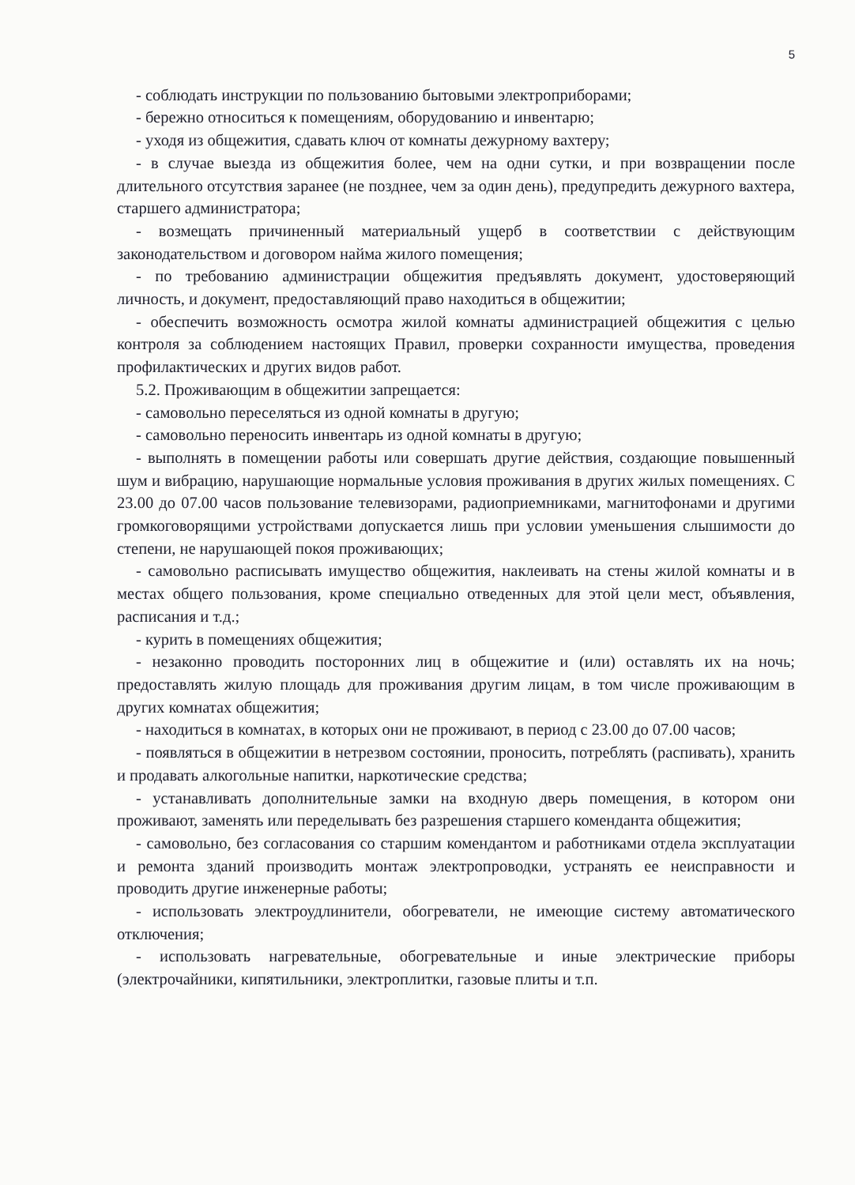5
- соблюдать инструкции по пользованию бытовыми электроприборами;
- бережно относиться к помещениям, оборудованию и инвентарю;
- уходя из общежития, сдавать ключ от комнаты дежурному вахтеру;
- в случае выезда из общежития более, чем на одни сутки, и при возвращении после длительного отсутствия заранее (не позднее, чем за один день), предупредить дежурного вахтера, старшего администратора;
- возмещать причиненный материальный ущерб в соответствии с действующим законодательством и договором найма жилого помещения;
- по требованию администрации общежития предъявлять документ, удостоверяющий личность, и документ, предоставляющий право находиться в общежитии;
- обеспечить возможность осмотра жилой комнаты администрацией общежития с целью контроля за соблюдением настоящих Правил, проверки сохранности имущества, проведения профилактических и других видов работ.
5.2. Проживающим в общежитии запрещается:
- самовольно переселяться из одной комнаты в другую;
- самовольно переносить инвентарь из одной комнаты в другую;
- выполнять в помещении работы или совершать другие действия, создающие повышенный шум и вибрацию, нарушающие нормальные условия проживания в других жилых помещениях. С 23.00 до 07.00 часов пользование телевизорами, радиоприемниками, магнитофонами и другими громкоговорящими устройствами допускается лишь при условии уменьшения слышимости до степени, не нарушающей покоя проживающих;
- самовольно расписывать имущество общежития, наклеивать на стены жилой комнаты и в местах общего пользования, кроме специально отведенных для этой цели мест, объявления, расписания и т.д.;
- курить в помещениях общежития;
- незаконно проводить посторонних лиц в общежитие и (или) оставлять их на ночь; предоставлять жилую площадь для проживания другим лицам, в том числе проживающим в других комнатах общежития;
- находиться в комнатах, в которых они не проживают, в период с 23.00 до 07.00 часов;
- появляться в общежитии в нетрезвом состоянии, проносить, потреблять (распивать), хранить и продавать алкогольные напитки, наркотические средства;
- устанавливать дополнительные замки на входную дверь помещения, в котором они проживают, заменять или переделывать без разрешения старшего коменданта общежития;
- самовольно, без согласования со старшим комендантом и работниками отдела эксплуатации и ремонта зданий производить монтаж электропроводки, устранять ее неисправности и проводить другие инженерные работы;
- использовать электроудлинители, обогреватели, не имеющие систему автоматического отключения;
- использовать нагревательные, обогревательные и иные электрические приборы (электрочайники, кипятильники, электроплитки, газовые плиты и т.п.